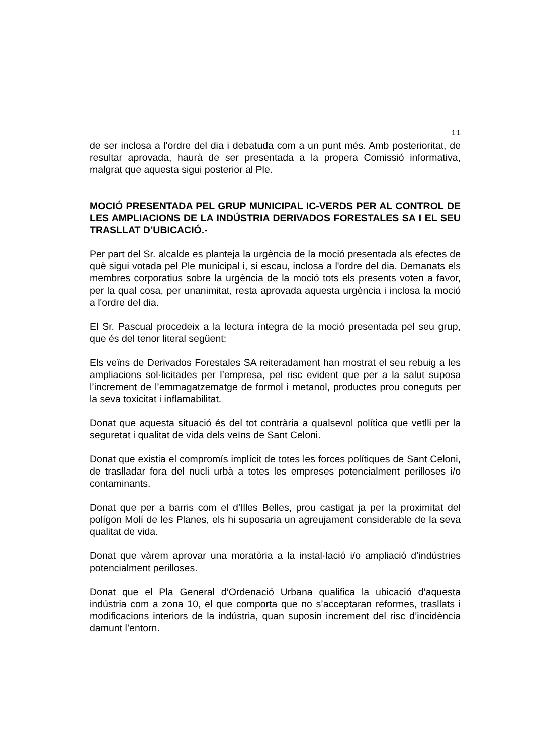11
de ser inclosa a l'ordre del dia i debatuda com a un punt més. Amb posterioritat, de resultar aprovada, haurà de ser presentada a la propera Comissió informativa, malgrat que aquesta sigui posterior al Ple.
MOCIÓ PRESENTADA PEL GRUP MUNICIPAL IC-VERDS PER AL CONTROL DE LES AMPLIACIONS DE LA INDÚSTRIA DERIVADOS FORESTALES SA I EL SEU TRASLLAT D’UBICACIÓ.-
Per part del Sr. alcalde es planteja la urgència de la moció presentada als efectes de què sigui votada pel Ple municipal i, si escau, inclosa a l'ordre del dia. Demanats els membres corporatius sobre la urgència de la moció tots els presents voten a favor, per la qual cosa, per unanimitat, resta aprovada aquesta urgència i inclosa la moció a l'ordre del dia.
El Sr. Pascual procedeix a la lectura íntegra de la moció presentada pel seu grup, que és del tenor literal següent:
Els veïns de Derivados Forestales SA reiteradament han mostrat el seu rebuig a les ampliacions sol·licitades per l’empresa, pel risc evident que per a la salut suposa l’increment de l’emmagatzematge de formol i metanol, productes prou coneguts per la seva toxicitat i inflamabilitat.
Donat que aquesta situació és del tot contrària a qualsevol política que vetlli per la seguretat i qualitat de vida dels veïns de Sant Celoni.
Donat que existia el compromís implícit de totes les forces polítiques de Sant Celoni, de traslladar fora del nucli urbà a totes les empreses potencialment perilloses i/o contaminants.
Donat que per a barris com el d’Illes Belles, prou castigat ja per la proximitat del polígon Molí de les Planes, els hi suposaria un agreujament considerable de la seva qualitat de vida.
Donat que vàrem aprovar una moratòria a la instal·lació i/o ampliació d’indústries potencialment perilloses.
Donat que el Pla General d’Ordenació Urbana qualifica la ubicació d’aquesta indústria com a zona 10, el que comporta que no s’acceptaran reformes, trasllats i modificacions interiors de la indústria, quan suposin increment del risc d’incidència damunt l’entorn.